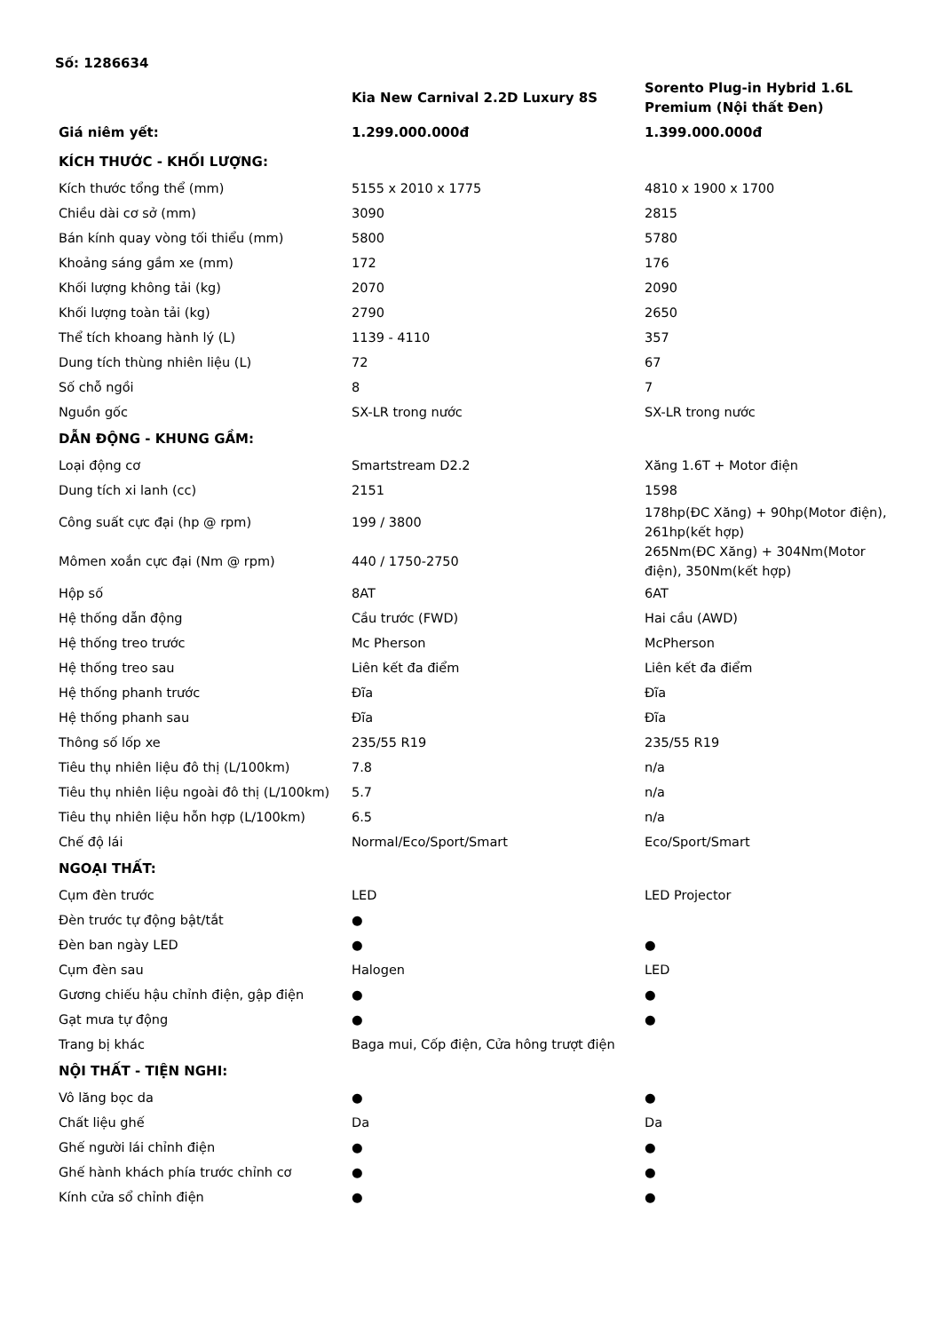Số: 1286634
| | Kia New Carnival 2.2D Luxury 8S | Sorento Plug-in Hybrid 1.6L Premium (Nội thất Đen) |
| --- | --- | --- |
| Giá niêm yết: | 1.299.000.000đ | 1.399.000.000đ |
| KÍCH THƯỚC - KHỐI LƯỢNG: | | |
| Kích thước tổng thể (mm) | 5155 x 2010 x 1775 | 4810 x 1900 x 1700 |
| Chiều dài cơ sở (mm) | 3090 | 2815 |
| Bán kính quay vòng tối thiểu (mm) | 5800 | 5780 |
| Khoảng sáng gầm xe (mm) | 172 | 176 |
| Khối lượng không tải (kg) | 2070 | 2090 |
| Khối lượng toàn tải (kg) | 2790 | 2650 |
| Thể tích khoang hành lý (L) | 1139 - 4110 | 357 |
| Dung tích thùng nhiên liệu (L) | 72 | 67 |
| Số chỗ ngồi | 8 | 7 |
| Nguồn gốc | SX-LR trong nước | SX-LR trong nước |
| DẪN ĐỘNG - KHUNG GẦM: | | |
| Loại động cơ | Smartstream D2.2 | Xăng 1.6T + Motor điện |
| Dung tích xi lanh (cc) | 2151 | 1598 |
| Công suất cực đại (hp @ rpm) | 199 / 3800 | 178hp(ĐC Xăng) + 90hp(Motor điện), 261hp(kết hợp) |
| Mômen xoắn cực đại (Nm @ rpm) | 440 / 1750-2750 | 265Nm(ĐC Xăng) + 304Nm(Motor điện), 350Nm(kết hợp) |
| Hộp số | 8AT | 6AT |
| Hệ thống dẫn động | Cầu trước (FWD) | Hai cầu (AWD) |
| Hệ thống treo trước | Mc Pherson | McPherson |
| Hệ thống treo sau | Liên kết đa điểm | Liên kết đa điểm |
| Hệ thống phanh trước | Đĩa | Đĩa |
| Hệ thống phanh sau | Đĩa | Đĩa |
| Thông số lốp xe | 235/55 R19 | 235/55 R19 |
| Tiêu thụ nhiên liệu đô thị (L/100km) | 7.8 | n/a |
| Tiêu thụ nhiên liệu ngoài đô thị (L/100km) | 5.7 | n/a |
| Tiêu thụ nhiên liệu hỗn hợp (L/100km) | 6.5 | n/a |
| Chế độ lái | Normal/Eco/Sport/Smart | Eco/Sport/Smart |
| NGOẠI THẤT: | | |
| Cụm đèn trước | LED | LED Projector |
| Đèn trước tự động bật/tắt | ● | |
| Đèn ban ngày LED | ● | ● |
| Cụm đèn sau | Halogen | LED |
| Gương chiếu hậu chỉnh điện, gập điện | ● | ● |
| Gạt mưa tự động | ● | ● |
| Trang bị khác | Baga mui, Cốp điện, Cửa hông trượt điện | |
| NỘI THẤT - TIỆN NGHI: | | |
| Vô lăng bọc da | ● | ● |
| Chất liệu ghế | Da | Da |
| Ghế người lái chỉnh điện | ● | ● |
| Ghế hành khách phía trước chỉnh cơ | ● | ● |
| Kính cửa sổ chỉnh điện | ● | ● |